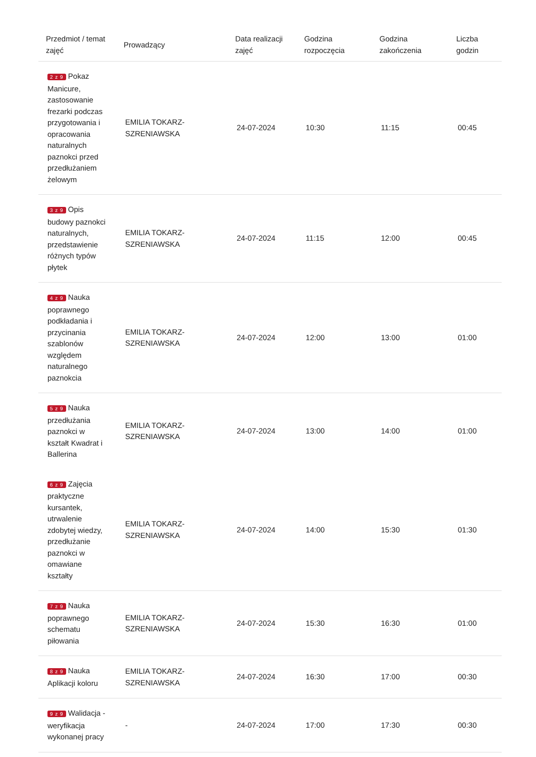| Przedmiot / temat zajęć | Prowadzący | Data realizacji zajęć | Godzina rozpoczęcia | Godzina zakończenia | Liczba godzin |
| --- | --- | --- | --- | --- | --- |
| 2 z 9 Pokaz Manicure, zastosowanie frezarki podczas przygotowania i opracowania naturalnych paznokci przed przedłużaniem żelowym | EMILIA TOKARZ-SZRENIAWSKA | 24-07-2024 | 10:30 | 11:15 | 00:45 |
| 3 z 9 Opis budowy paznokci naturalnych, przedstawienie różnych typów płytek | EMILIA TOKARZ-SZRENIAWSKA | 24-07-2024 | 11:15 | 12:00 | 00:45 |
| 4 z 9 Nauka poprawnego podkładania i przycinania szablonów względem naturalnego paznokcia | EMILIA TOKARZ-SZRENIAWSKA | 24-07-2024 | 12:00 | 13:00 | 01:00 |
| 5 z 9 Nauka przedłużania paznokci w kształt Kwadrat i Ballerina | EMILIA TOKARZ-SZRENIAWSKA | 24-07-2024 | 13:00 | 14:00 | 01:00 |
| 6 z 9 Zajęcia praktyczne kursantek, utrwalenie zdobytej wiedzy, przedłużanie paznokci w omawiane kształty | EMILIA TOKARZ-SZRENIAWSKA | 24-07-2024 | 14:00 | 15:30 | 01:30 |
| 7 z 9 Nauka poprawnego schematu piłowania | EMILIA TOKARZ-SZRENIAWSKA | 24-07-2024 | 15:30 | 16:30 | 01:00 |
| 8 z 9 Nauka Aplikacji koloru | EMILIA TOKARZ-SZRENIAWSKA | 24-07-2024 | 16:30 | 17:00 | 00:30 |
| 9 z 9 Walidacja - weryfikacja wykonanej pracy | - | 24-07-2024 | 17:00 | 17:30 | 00:30 |